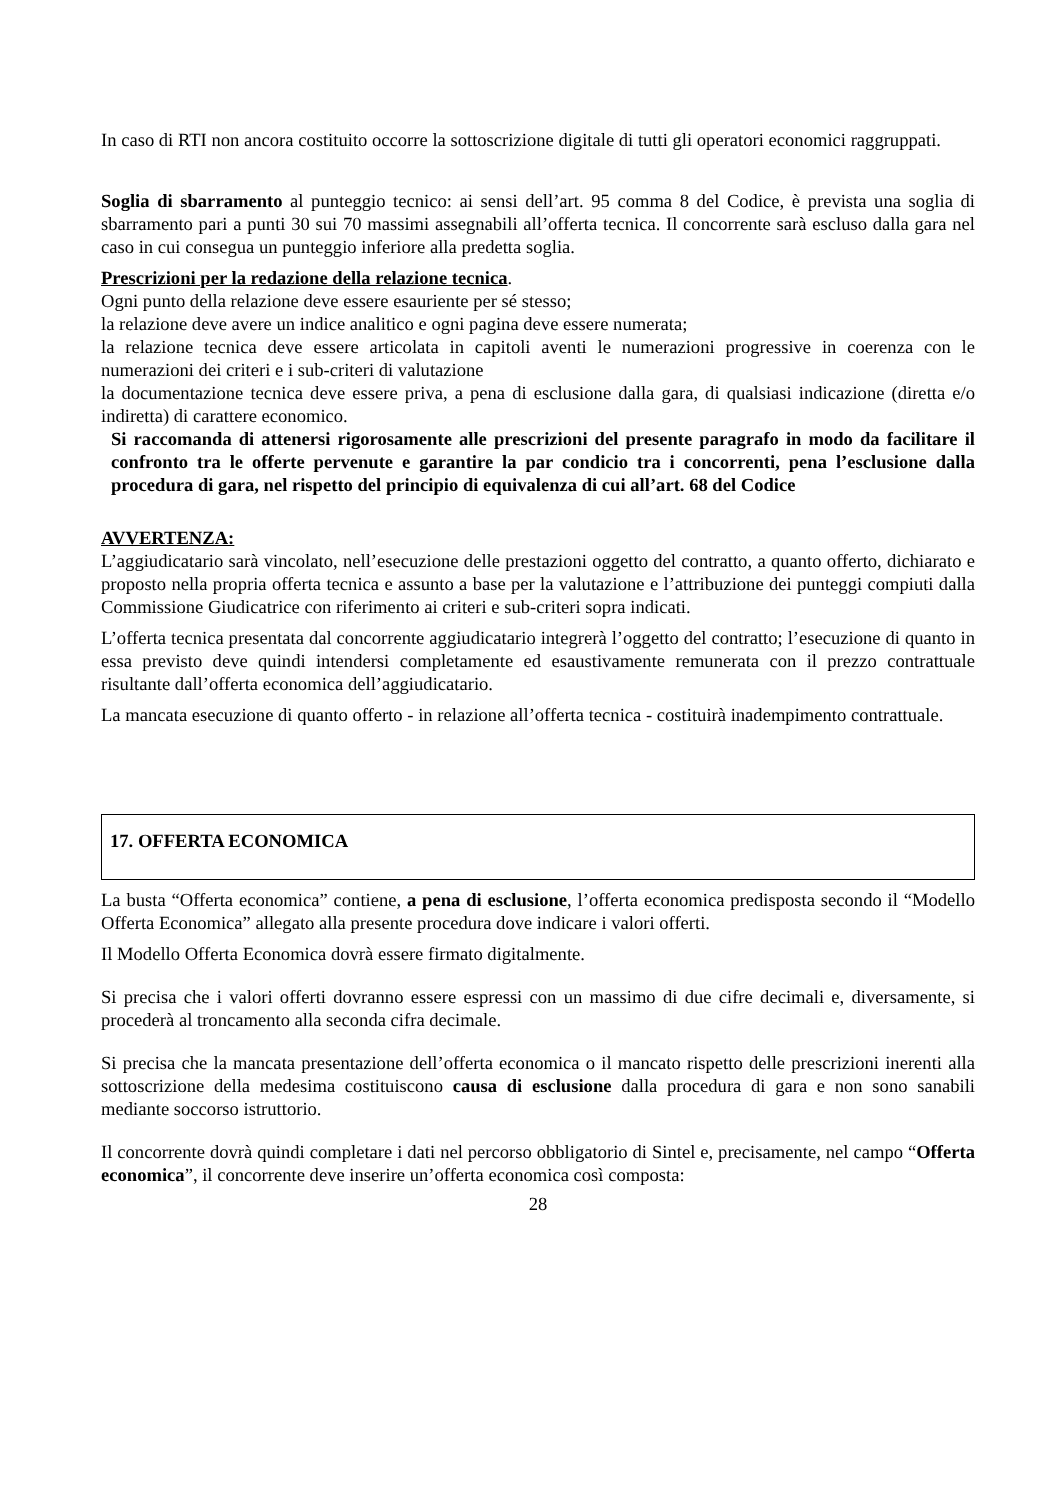In caso di RTI non ancora costituito occorre la sottoscrizione digitale di tutti gli operatori economici raggruppati.
Soglia di sbarramento al punteggio tecnico: ai sensi dell’art. 95 comma 8 del Codice, è prevista una soglia di sbarramento pari a punti 30 sui 70 massimi assegnabili all’offerta tecnica. Il concorrente sarà escluso dalla gara nel caso in cui consegua un punteggio inferiore alla predetta soglia.
Prescrizioni per la redazione della relazione tecnica.
Ogni punto della relazione deve essere esauriente per sé stesso;
la relazione deve avere un indice analitico e ogni pagina deve essere numerata;
la relazione tecnica deve essere articolata in capitoli aventi le numerazioni progressive in coerenza con le numerazioni dei criteri e i sub-criteri di valutazione
la documentazione tecnica deve essere priva, a pena di esclusione dalla gara, di qualsiasi indicazione (diretta e/o indiretta) di carattere economico.
Si raccomanda di attenersi rigorosamente alle prescrizioni del presente paragrafo in modo da facilitare il confronto tra le offerte pervenute e garantire la par condicio tra i concorrenti, pena l’esclusione dalla procedura di gara, nel rispetto del principio di equivalenza di cui all’art. 68 del Codice
AVVERTENZA:
L’aggiudicatario sarà vincolato, nell’esecuzione delle prestazioni oggetto del contratto, a quanto offerto, dichiarato e proposto nella propria offerta tecnica e assunto a base per la valutazione e l’attribuzione dei punteggi compiuti dalla Commissione Giudicatrice con riferimento ai criteri e sub-criteri sopra indicati.
L’offerta tecnica presentata dal concorrente aggiudicatario integrerà l’oggetto del contratto; l’esecuzione di quanto in essa previsto deve quindi intendersi completamente ed esaustivamente remunerata con il prezzo contrattuale risultante dall’offerta economica dell’aggiudicatario.
La mancata esecuzione di quanto offerto - in relazione all’offerta tecnica - costituirà inadempimento contrattuale.
17. OFFERTA ECONOMICA
La busta “Offerta economica” contiene, a pena di esclusione, l’offerta economica predisposta secondo il “Modello Offerta Economica” allegato alla presente procedura dove indicare i valori offerti.
Il Modello Offerta Economica dovrà essere firmato digitalmente.
Si precisa che i valori offerti dovranno essere espressi con un massimo di due cifre decimali e, diversamente, si procederà al troncamento alla seconda cifra decimale.
Si precisa che la mancata presentazione dell’offerta economica o il mancato rispetto delle prescrizioni inerenti alla sottoscrizione della medesima costituiscono causa di esclusione dalla procedura di gara e non sono sanabili mediante soccorso istruttorio.
Il concorrente dovrà quindi completare i dati nel percorso obbligatorio di Sintel e, precisamente, nel campo “Offerta economica”, il concorrente deve inserire un’offerta economica così composta:
28